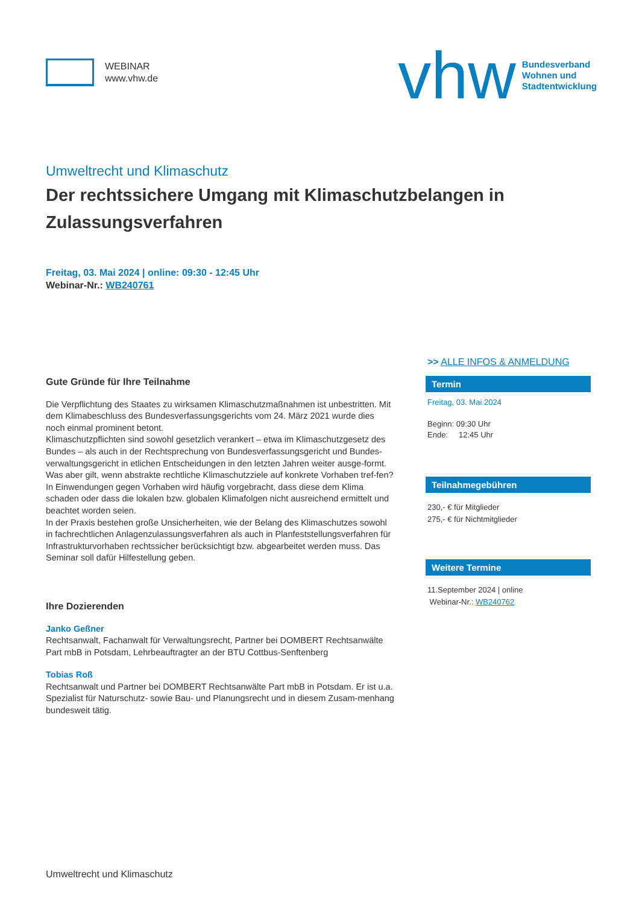WEBINAR
www.vhw.de
vhw
Bundesverband
Wohnen und
Stadtentwicklung
Umweltrecht und Klimaschutz
Der rechtssichere Umgang mit Klimaschutzbelangen in Zulassungsverfahren
Freitag, 03. Mai 2024 | online: 09:30 - 12:45 Uhr
Webinar-Nr.: WB240761
Gute Gründe für Ihre Teilnahme
Die Verpflichtung des Staates zu wirksamen Klimaschutzmaßnahmen ist unbestritten. Mit dem Klimabeschluss des Bundesverfassungsgerichts vom 24. März 2021 wurde dies noch einmal prominent betont.
Klimaschutzpflichten sind sowohl gesetzlich verankert – etwa im Klimaschutzgesetz des Bundes – als auch in der Rechtsprechung von Bundesverfassungsgericht und Bundes-verwaltungsgericht in etlichen Entscheidungen in den letzten Jahren weiter ausge-formt.
Was aber gilt, wenn abstrakte rechtliche Klimaschutzziele auf konkrete Vorhaben tref-fen? In Einwendungen gegen Vorhaben wird häufig vorgebracht, dass diese dem Klima schaden oder dass die lokalen bzw. globalen Klimafolgen nicht ausreichend ermittelt und beachtet worden seien.
In der Praxis bestehen große Unsicherheiten, wie der Belang des Klimaschutzes sowohl in fachrechtlichen Anlagenzulassungsverfahren als auch in Planfeststellungsverfahren für Infrastrukturvorhaben rechtssicher berücksichtigt bzw. abgearbeitet werden muss. Das Seminar soll dafür Hilfestellung geben.
Ihre Dozierenden
Janko Geßner
Rechtsanwalt, Fachanwalt für Verwaltungsrecht, Partner bei DOMBERT Rechtsanwälte Part mbB in Potsdam, Lehrbeauftragter an der BTU Cottbus-Senftenberg
Tobias Roß
Rechtsanwalt und Partner bei DOMBERT Rechtsanwälte Part mbB in Potsdam. Er ist u.a. Spezialist für Naturschutz- sowie Bau- und Planungsrecht und in diesem Zusam-menhang bundesweit tätig.
>> ALLE INFOS & ANMELDUNG
Termin
Freitag, 03. Mai 2024
Beginn: 09:30 Uhr
Ende: 12:45 Uhr
Teilnahmegebühren
230,- € für Mitglieder
275,- € für Nichtmitglieder
Weitere Termine
11.September 2024 | online
Webinar-Nr.: WB240762
Umweltrecht und Klimaschutz